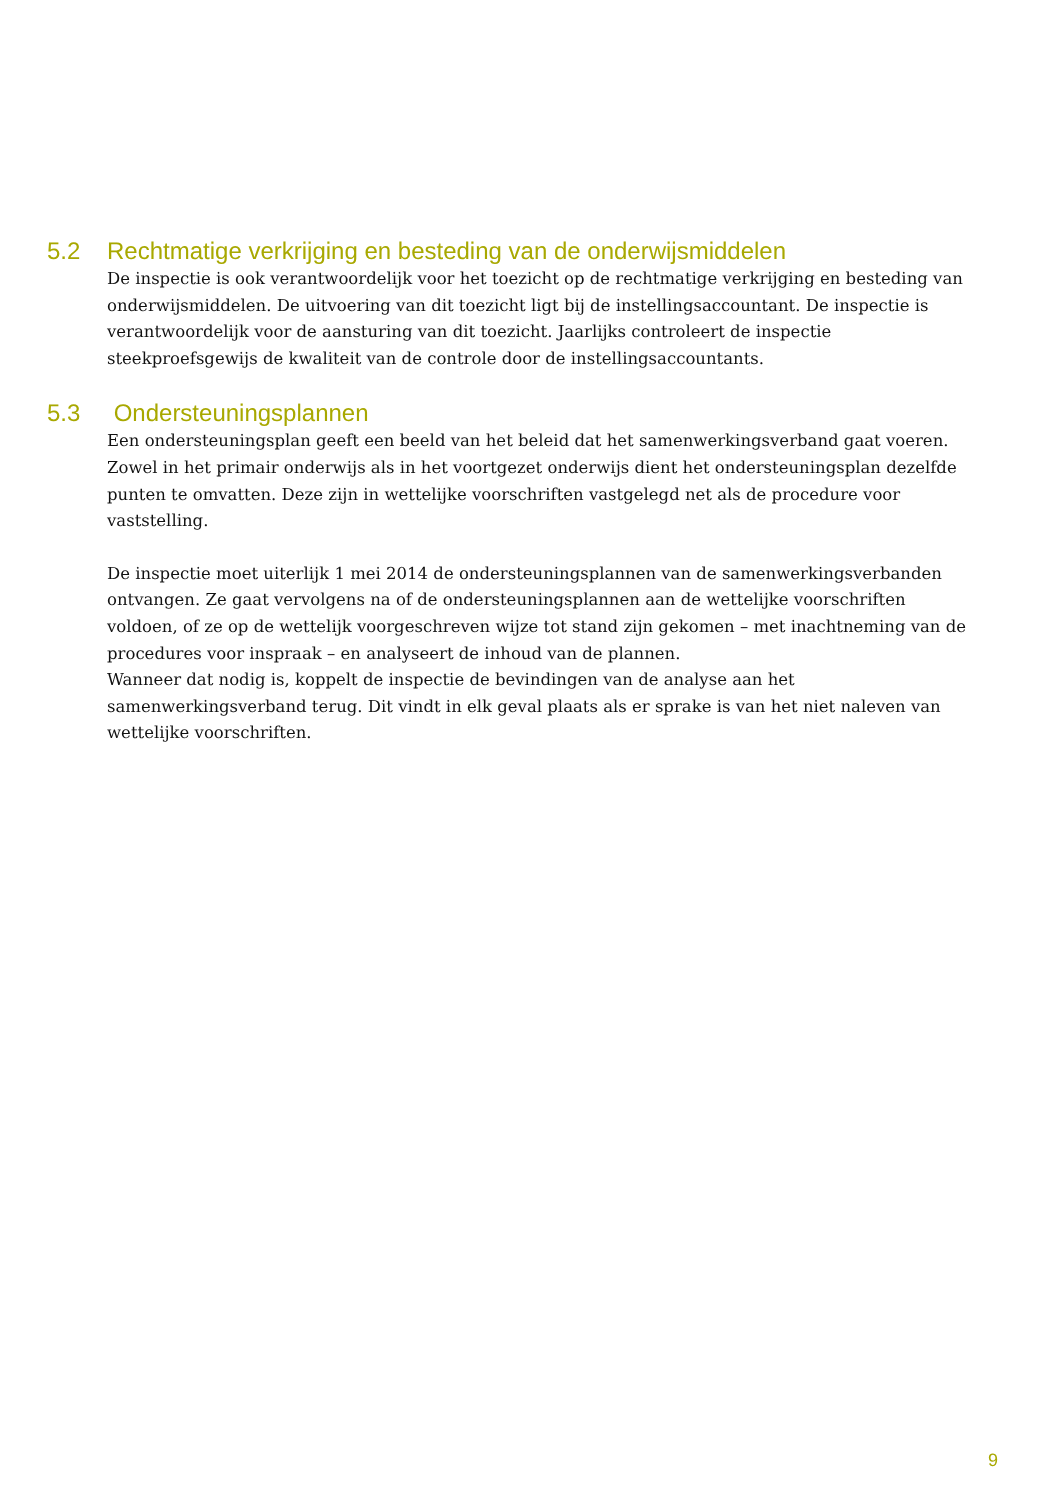5.2 Rechtmatige verkrijging en besteding van de onderwijsmiddelen
De inspectie is ook verantwoordelijk voor het toezicht op de rechtmatige verkrijging en besteding van onderwijsmiddelen. De uitvoering van dit toezicht ligt bij de instellingsaccountant. De inspectie is verantwoordelijk voor de aansturing van dit toezicht. Jaarlijks controleert de inspectie steekproefsgewijs de kwaliteit van de controle door de instellingsaccountants.
5.3 Ondersteuningsplannen
Een ondersteuningsplan geeft een beeld van het beleid dat het samenwerkingsverband gaat voeren. Zowel in het primair onderwijs als in het voortgezet onderwijs dient het ondersteuningsplan dezelfde punten te omvatten. Deze zijn in wettelijke voorschriften vastgelegd net als de procedure voor vaststelling.
De inspectie moet uiterlijk 1 mei 2014 de ondersteuningsplannen van de samenwerkingsverbanden ontvangen. Ze gaat vervolgens na of de ondersteuningsplannen aan de wettelijke voorschriften voldoen, of ze op de wettelijk voorgeschreven wijze tot stand zijn gekomen – met inachtneming van de procedures voor inspraak – en analyseert de inhoud van de plannen.
Wanneer dat nodig is, koppelt de inspectie de bevindingen van de analyse aan het samenwerkingsverband terug. Dit vindt in elk geval plaats als er sprake is van het niet naleven van wettelijke voorschriften.
9